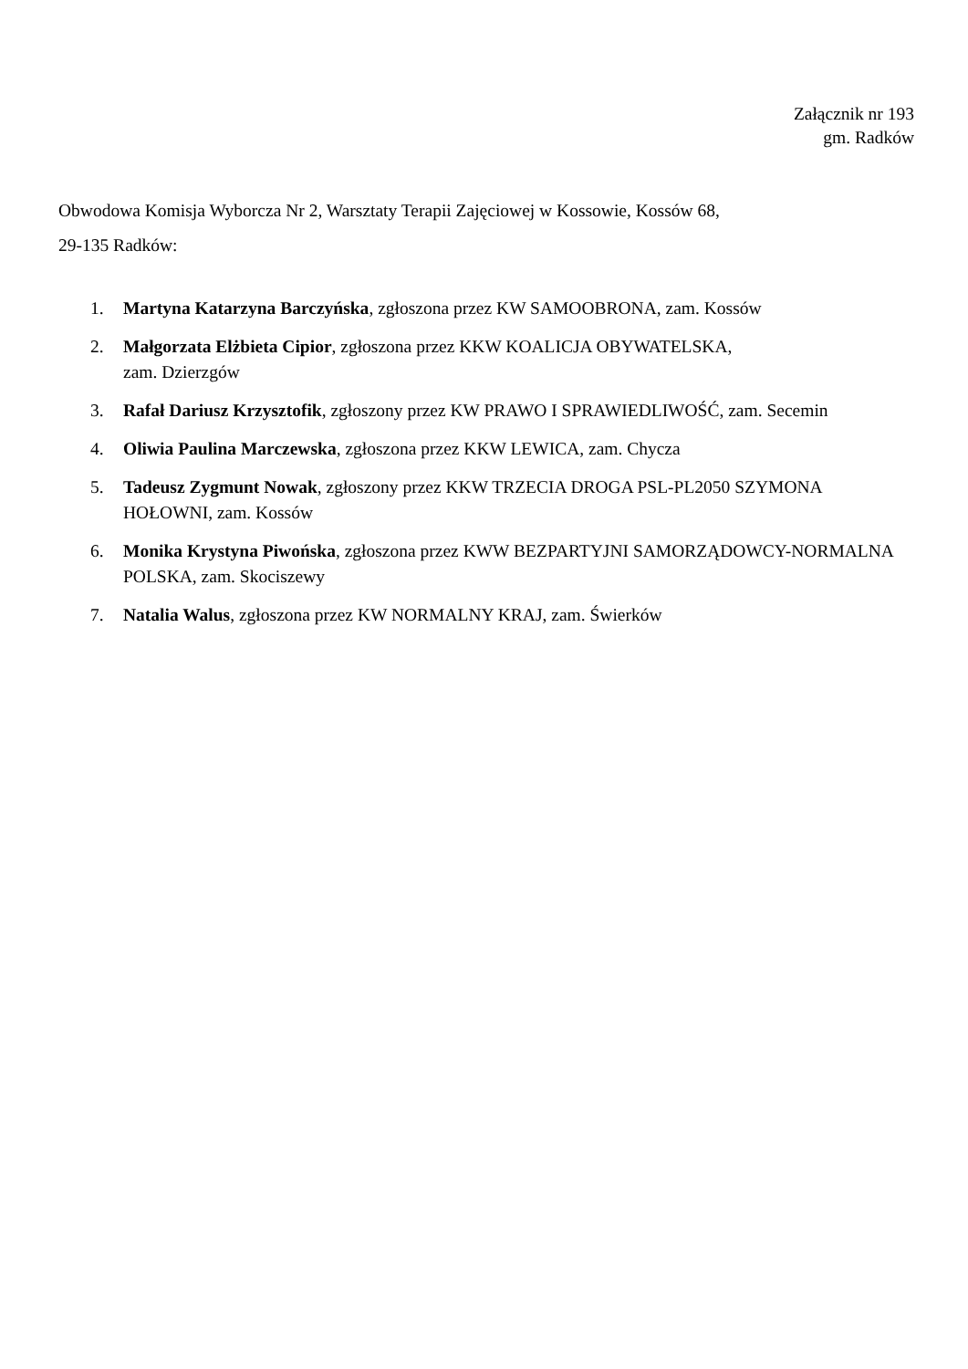Załącznik nr 193
gm. Radków
Obwodowa Komisja Wyborcza Nr 2, Warsztaty Terapii Zajęciowej w Kossowie, Kossów 68,
29-135 Radków:
1. Martyna Katarzyna Barczyńska, zgłoszona przez KW SAMOOBRONA, zam. Kossów
2. Małgorzata Elżbieta Cipior, zgłoszona przez KKW KOALICJA OBYWATELSKA,
zam. Dzierzgów
3. Rafał Dariusz Krzysztofik, zgłoszony przez KW PRAWO I SPRAWIEDLIWOŚĆ, zam. Secemin
4. Oliwia Paulina Marczewska, zgłoszona przez KKW LEWICA, zam. Chycza
5. Tadeusz Zygmunt Nowak, zgłoszony przez KKW TRZECIA DROGA PSL-PL2050 SZYMONA HOŁOWNI, zam. Kossów
6. Monika Krystyna Piwońska, zgłoszona przez KWW BEZPARTYJNI SAMORZĄDOWCY-NORMALNA POLSKA, zam. Skociszewy
7. Natalia Walus, zgłoszona przez KW NORMALNY KRAJ, zam. Świerków